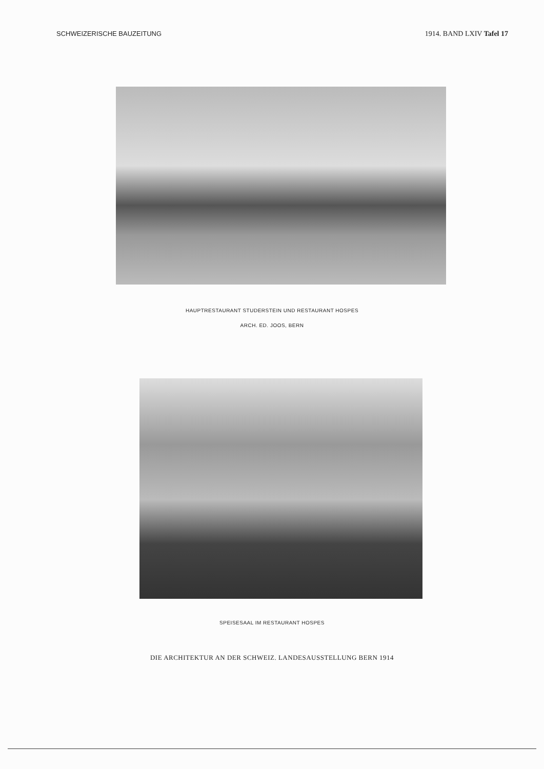SCHWEIZERISCHE BAUZEITUNG 1914. BAND LXIV Tafel 17
HAUPTRESTAURANT STUDERSTEIN UND RESTAURANT HOSPES
ARCH. ED. JOOS, BERN
SPEISESAAL IM RESTAURANT HOSPES
DIE ARCHITEKTUR AN DER SCHWEIZ. LANDESAUSSTELLUNG BERN 1914